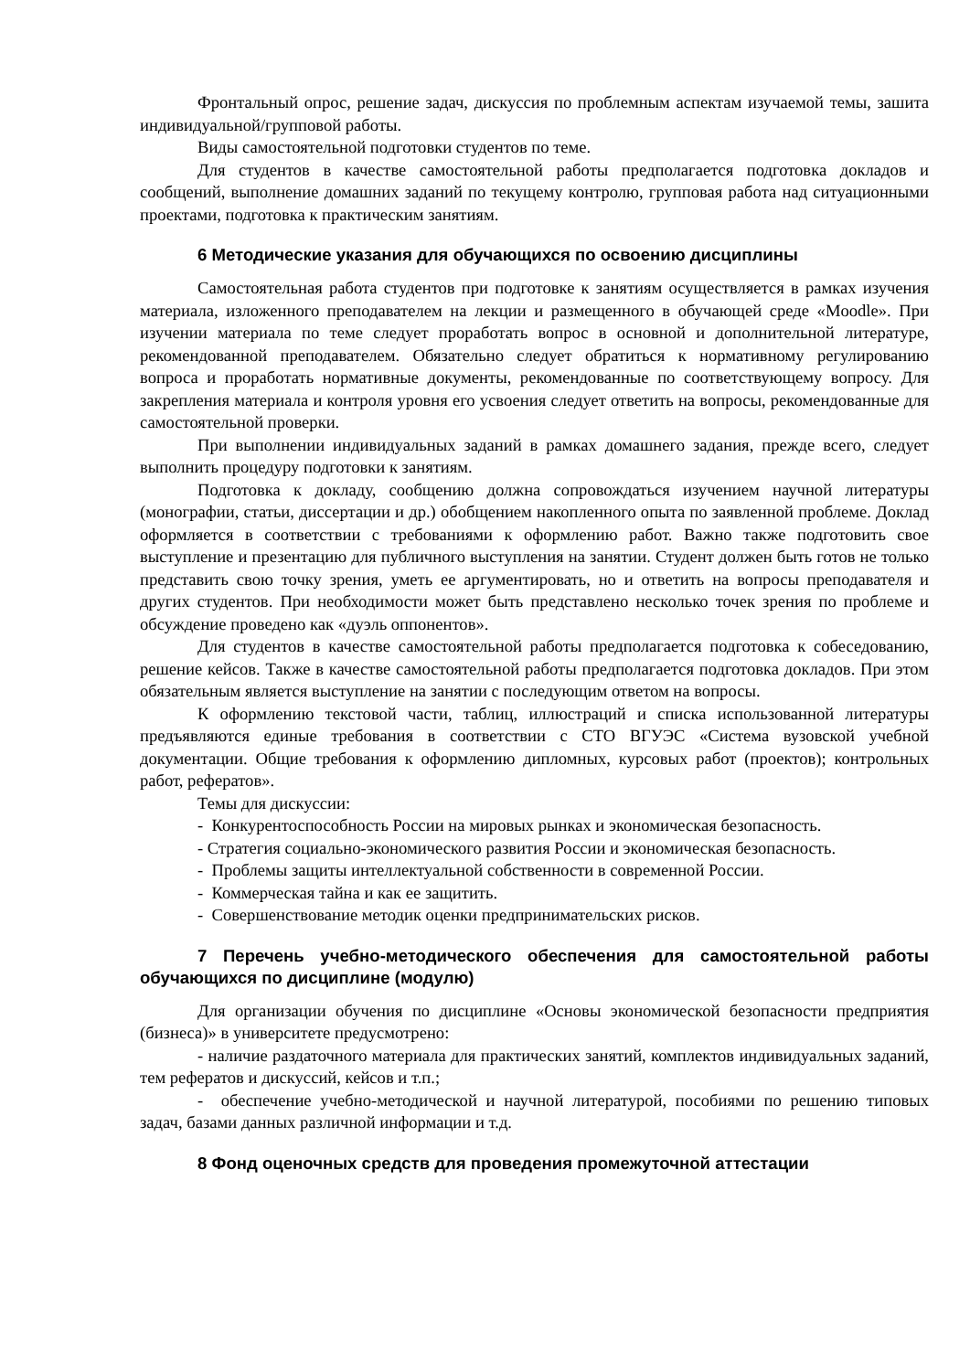Фронтальный опрос, решение задач, дискуссия по проблемным аспектам изучаемой темы, зашита индивидуальной/групповой работы.
Виды самостоятельной подготовки студентов по теме.
Для студентов в качестве самостоятельной работы предполагается подготовка докладов и сообщений, выполнение домашних заданий по текущему контролю, групповая работа над ситуационными проектами, подготовка к практическим занятиям.
6 Методические указания для обучающихся по освоению дисциплины
Самостоятельная работа студентов при подготовке к занятиям осуществляется в рамках изучения материала, изложенного преподавателем на лекции и размещенного в обучающей среде «Moodle». При изучении материала по теме следует проработать вопрос в основной и дополнительной литературе, рекомендованной преподавателем. Обязательно следует обратиться к нормативному регулированию вопроса и проработать нормативные документы, рекомендованные по соответствующему вопросу. Для закрепления материала и контроля уровня его усвоения следует ответить на вопросы, рекомендованные для самостоятельной проверки.
При выполнении индивидуальных заданий в рамках домашнего задания, прежде всего, следует выполнить процедуру подготовки к занятиям.
Подготовка к докладу, сообщению должна сопровождаться изучением научной литературы (монографии, статьи, диссертации и др.) обобщением накопленного опыта по заявленной проблеме. Доклад оформляется в соответствии с требованиями к оформлению работ. Важно также подготовить свое выступление и презентацию для публичного выступления на занятии. Студент должен быть готов не только представить свою точку зрения, уметь ее аргументировать, но и ответить на вопросы преподавателя и других студентов. При необходимости может быть представлено несколько точек зрения по проблеме и обсуждение проведено как «дуэль оппонентов».
Для студентов в качестве самостоятельной работы предполагается подготовка к собеседованию, решение кейсов. Также в качестве самостоятельной работы предполагается подготовка докладов. При этом обязательным является выступление на занятии с последующим ответом на вопросы.
К оформлению текстовой части, таблиц, иллюстраций и списка использованной литературы предъявляются единые требования в соответствии с СТО ВГУЭС «Система вузовской учебной документации. Общие требования к оформлению дипломных, курсовых работ (проектов); контрольных работ, рефератов».
Темы для дискуссии:
- Конкурентоспособность России на мировых рынках и экономическая безопасность.
- Стратегия социально-экономического развития России и экономическая безопасность.
- Проблемы защиты интеллектуальной собственности в современной России.
- Коммерческая тайна и как ее защитить.
- Совершенствование методик оценки предпринимательских рисков.
7 Перечень учебно-методического обеспечения для самостоятельной работы обучающихся по дисциплине (модулю)
Для организации обучения по дисциплине «Основы экономической безопасности предприятия (бизнеса)» в университете предусмотрено:
- наличие раздаточного материала для практических занятий, комплектов индивидуальных заданий, тем рефератов и дискуссий, кейсов и т.п.;
- обеспечение учебно-методической и научной литературой, пособиями по решению типовых задач, базами данных различной информации и т.д.
8 Фонд оценочных средств для проведения промежуточной аттестации